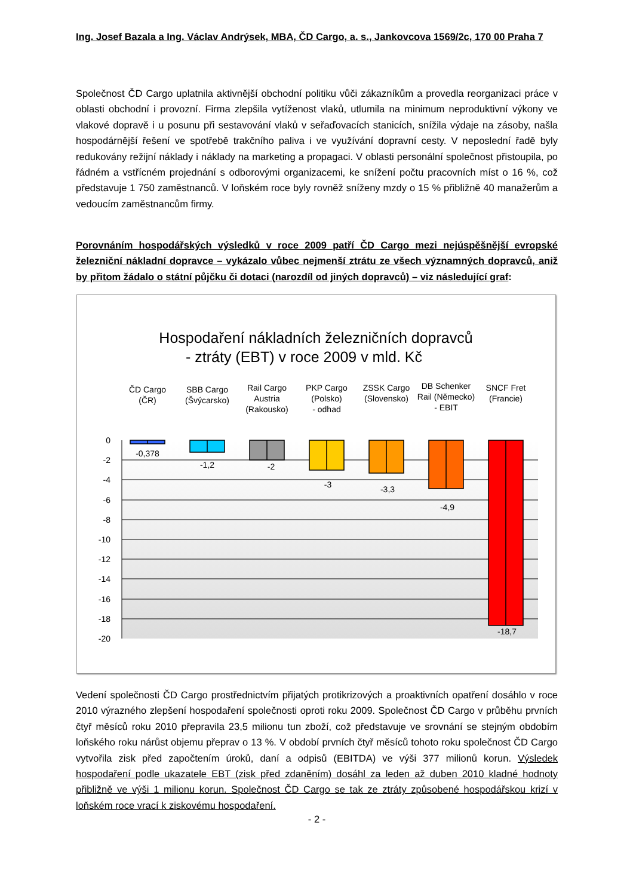Ing. Josef Bazala a Ing. Václav Andrýsek, MBA, ČD Cargo, a. s., Jankovcova 1569/2c, 170 00 Praha 7
Společnost ČD Cargo uplatnila aktivnější obchodní politiku vůči zákazníkům a provedla reorganizaci práce v oblasti obchodní i provozní. Firma zlepšila vytíženost vlaků, utlumila na minimum neproduktivní výkony ve vlakové dopravě i u posunu při sestavování vlaků v seřaďovacích stanicích, snížila výdaje na zásoby, našla hospodárnější řešení ve spotřebě trakčního paliva i ve využívání dopravní cesty. V neposlední řadě byly redukovány režijní náklady i náklady na marketing a propagaci. V oblasti personální společnost přistoupila, po řádném a vstřícném projednání s odborovými organizacemi, ke snížení počtu pracovních míst o 16 %, což představuje 1 750 zaměstnanců. V loňském roce byly rovněž sníženy mzdy o 15 % přibližně 40 manažerům a vedoucím zaměstnancům firmy.
Porovnáním hospodářských výsledků v roce 2009 patří ČD Cargo mezi nejúspěšnější evropské železniční nákladní dopravce – vykázalo vůbec nejmenší ztrátu ze všech významných dopravců, aniž by přitom žádalo o státní půjčku či dotaci (narozdíl od jiných dopravců) – viz následující graf:
Hospodaření nákladních železničních dopravců
- ztráty (EBT) v roce 2009 v mld. Kč
ČD Cargo
(ČR)
SBB Cargo
(Švýcarsko)
Rail Cargo
Austria
(Rakousko)
PKP Cargo
(Polsko)
- odhad
ZSSK Cargo
(Slovensko)
DB Schenker
Rail (Německo)
- EBIT
SNCF Fret
(Francie)
0
-2
-4
-6
-8
-10
-12
-14
-16
-18
-20
-0,378
-1,2
-2
-3
-3,3
-4,9
-18,7
Vedení společnosti ČD Cargo prostřednictvím přijatých protikrizových a proaktivních opatření dosáhlo v roce 2010 výrazného zlepšení hospodaření společnosti oproti roku 2009. Společnost ČD Cargo v průběhu prvních čtyř měsíců roku 2010 přepravila 23,5 milionu tun zboží, což představuje ve srovnání se stejným obdobím loňského roku nárůst objemu přeprav o 13 %. V období prvních čtyř měsíců tohoto roku společnost ČD Cargo vytvořila zisk před započtením úroků, daní a odpisů (EBITDA) ve výši 377 milionů korun. Výsledek hospodaření podle ukazatele EBT (zisk před zdaněním) dosáhl za leden až duben 2010 kladné hodnoty přibližně ve výši 1 milionu korun. Společnost ČD Cargo se tak ze ztráty způsobené hospodářskou krizí v loňském roce vrací k ziskovému hospodaření.
- 2 -